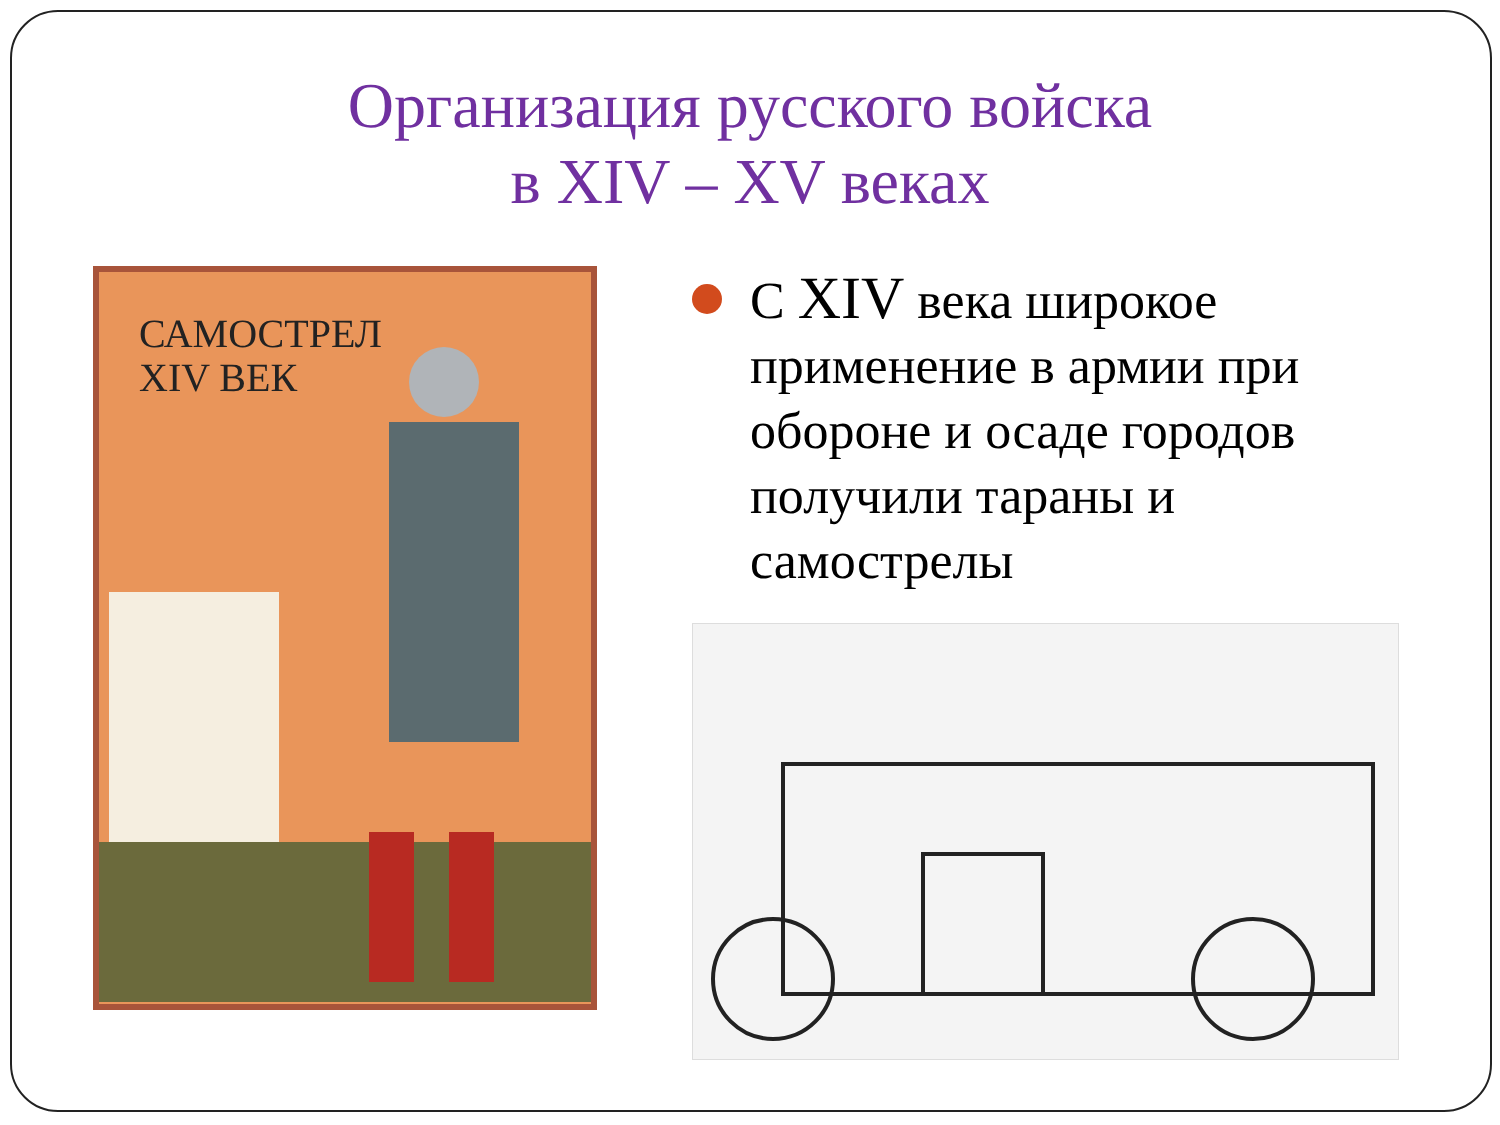Организация русского войска
в XIV – XV веках
САМОСТРЕЛ
XIV ВЕК
С XIV века широкое применение в армии при обороне и осаде городов получили тараны и самострелы